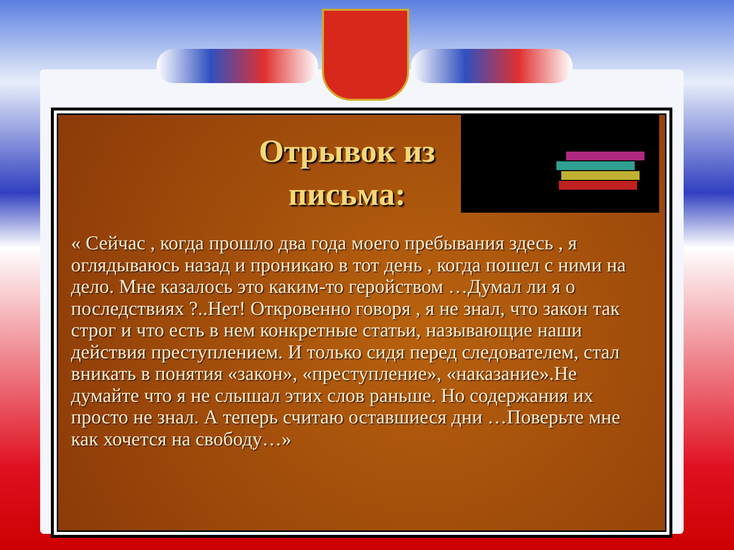Отрывок из письма:
« Сейчас , когда прошло два года моего пребывания здесь , я оглядываюсь назад и проникаю в тот день , когда пошел с ними на дело. Мне казалось это каким-то геройством …Думал ли я о последствиях ?..Нет! Откровенно говоря , я не знал, что закон так строг и что есть в нем конкретные статьи, называющие наши действия преступлением. И только сидя перед следователем, стал вникать в понятия «закон», «преступление», «наказание».Не думайте что я не слышал этих слов раньше. Но содержания их просто не знал. А теперь считаю оставшиеся дни …Поверьте мне как хочется на свободу…»